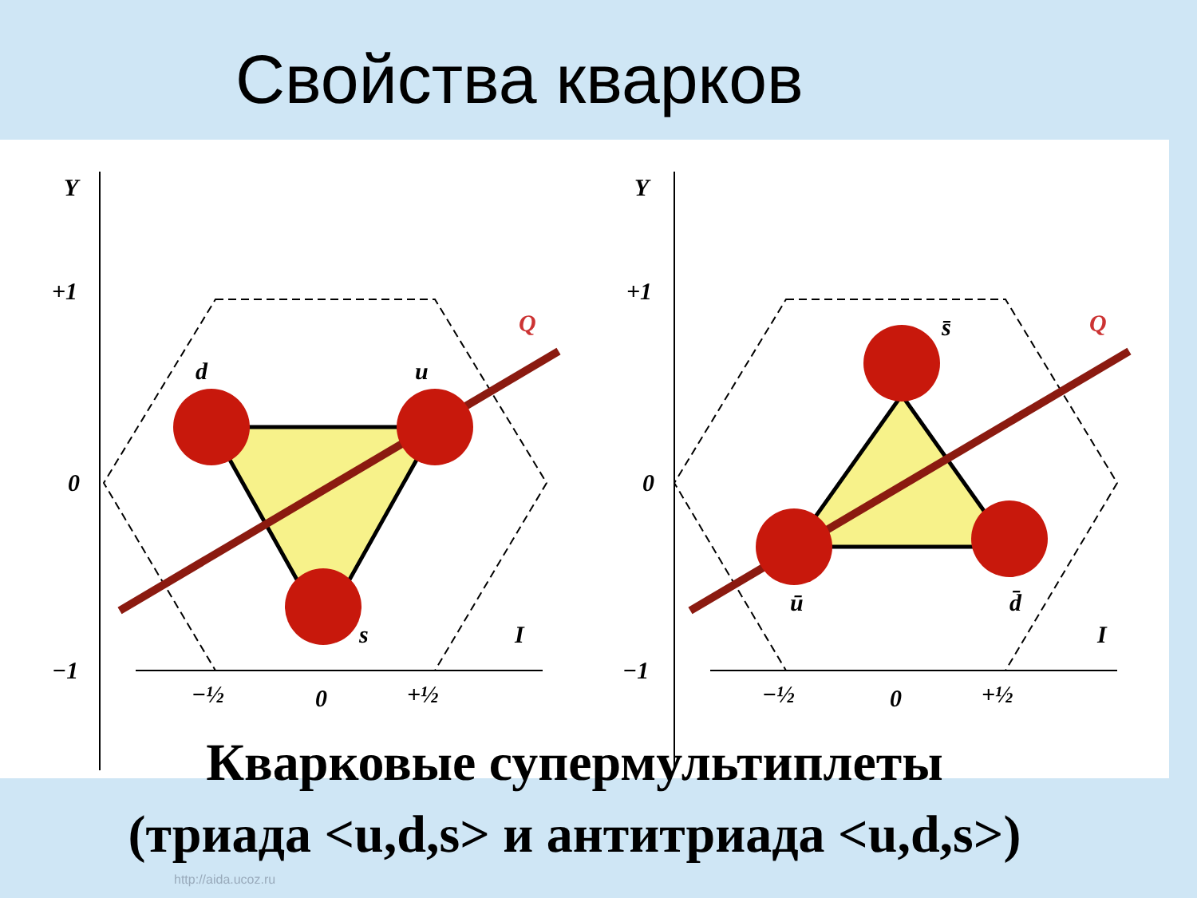Свойства кварков
Y
+1
0
−1
d
u
s
Q
−½
0
+½
I
Y
+1
0
−1
s̄
ū
d̄
Q
−½
0
+½
I
Кварковые супермультиплеты
(триада <u,d,s> и антитриада <u,d,s>)
http://aida.ucoz.ru